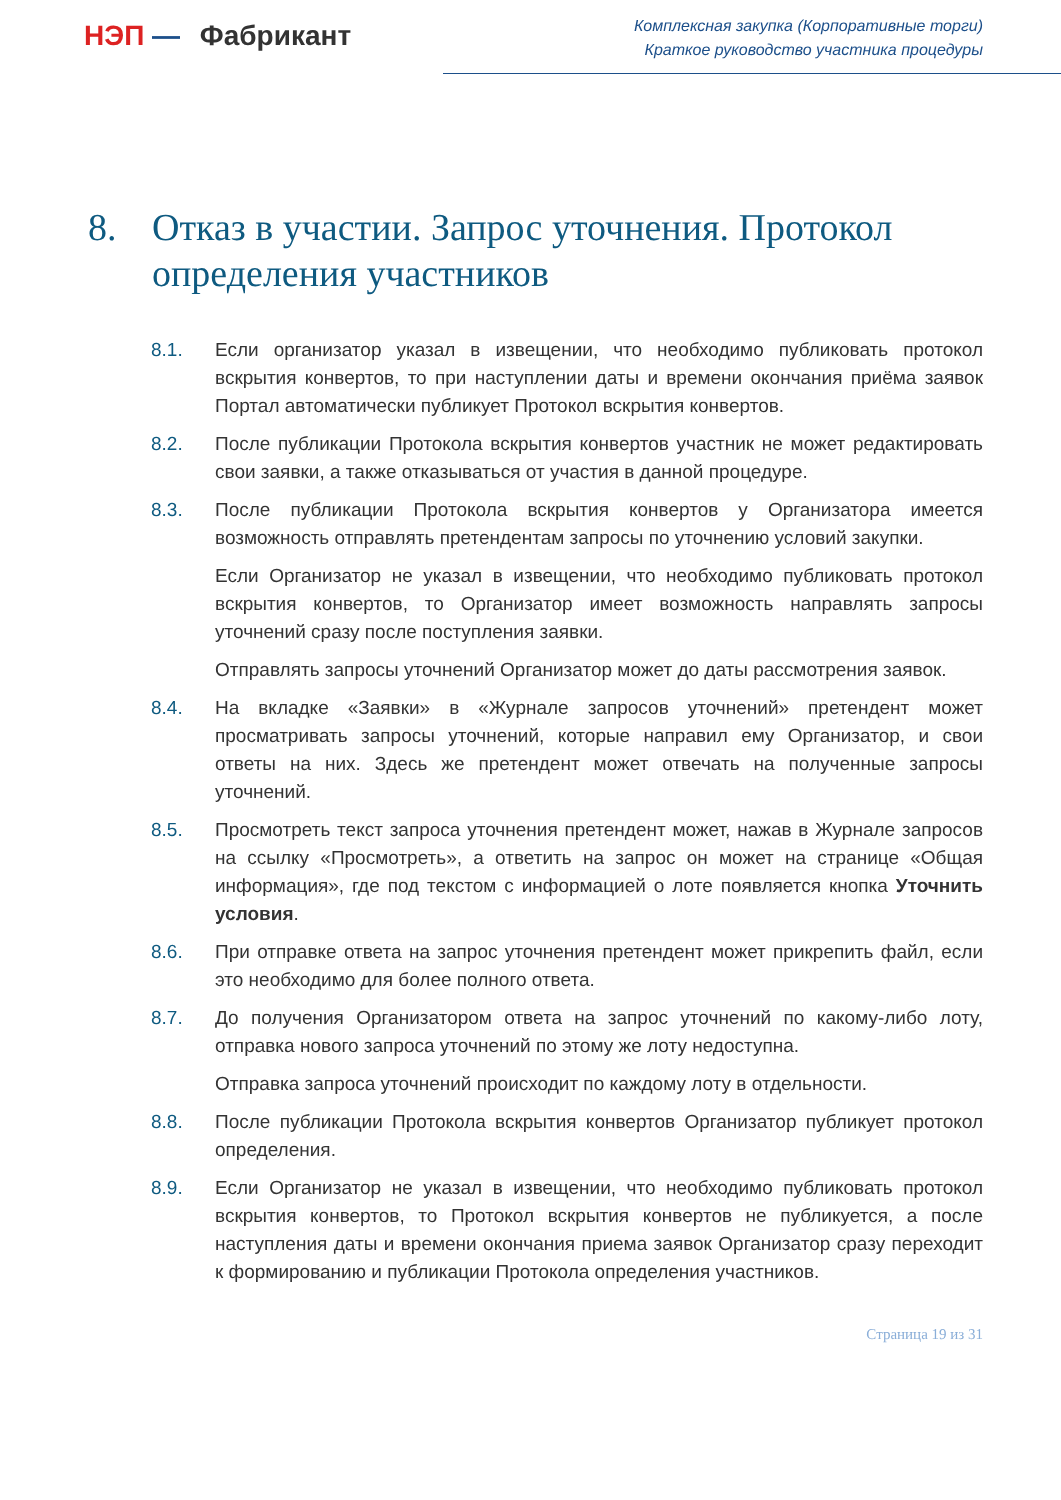НЭП — Фабрикант
Комплексная закупка (Корпоративные торги)
Краткое руководство участника процедуры
8. Отказ в участии. Запрос уточнения. Протокол определения участников
8.1. Если организатор указал в извещении, что необходимо публиковать протокол вскрытия конвертов, то при наступлении даты и времени окончания приёма заявок Портал автоматически публикует Протокол вскрытия конвертов.
8.2. После публикации Протокола вскрытия конвертов участник не может редактировать свои заявки, а также отказываться от участия в данной процедуре.
8.3. После публикации Протокола вскрытия конвертов у Организатора имеется возможность отправлять претендентам запросы по уточнению условий закупки.
Если Организатор не указал в извещении, что необходимо публиковать протокол вскрытия конвертов, то Организатор имеет возможность направлять запросы уточнений сразу после поступления заявки.
Отправлять запросы уточнений Организатор может до даты рассмотрения заявок.
8.4. На вкладке «Заявки» в «Журнале запросов уточнений» претендент может просматривать запросы уточнений, которые направил ему Организатор, и свои ответы на них. Здесь же претендент может отвечать на полученные запросы уточнений.
8.5. Просмотреть текст запроса уточнения претендент может, нажав в Журнале запросов на ссылку «Просмотреть», а ответить на запрос он может на странице «Общая информация», где под текстом с информацией о лоте появляется кнопка Уточнить условия.
8.6. При отправке ответа на запрос уточнения претендент может прикрепить файл, если это необходимо для более полного ответа.
8.7. До получения Организатором ответа на запрос уточнений по какому-либо лоту, отправка нового запроса уточнений по этому же лоту недоступна.
Отправка запроса уточнений происходит по каждому лоту в отдельности.
8.8. После публикации Протокола вскрытия конвертов Организатор публикует протокол определения.
8.9. Если Организатор не указал в извещении, что необходимо публиковать протокол вскрытия конвертов, то Протокол вскрытия конвертов не публикуется, а после наступления даты и времени окончания приема заявок Организатор сразу переходит к формированию и публикации Протокола определения участников.
Страница 19 из 31